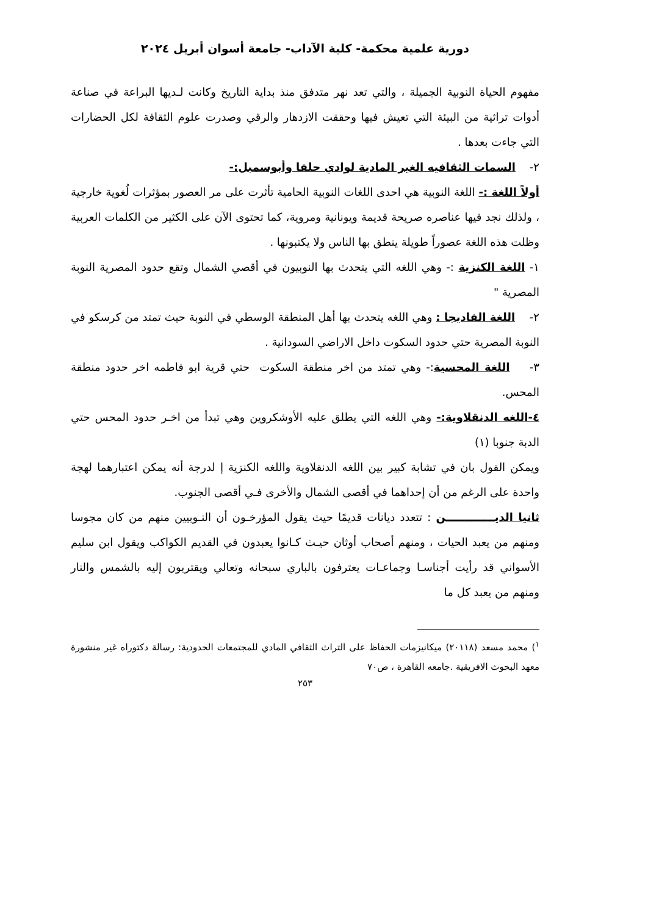دورية علمية محكمة- كلية الآداب- جامعة أسوان أبريل ٢٠٢٤
مفهوم الحياة النوبية الجميلة ، والتي تعد نهر متدفق منذ بداية التاريخ وكانت لـديها البراعة في صناعة أدوات تراثية من البيئة التي تعيش فيها وحققت الازدهار والرقي وصدرت علوم الثقافة لكل الحضارات التي جاءت بعدها .
٢- السمات الثقافيه الغير المادية لوادي حلفا وأبوسمبل:-
أولاً اللغة :- اللغة النوبية هي احدى اللغات النوبية الحامية تأثرت على مر العصور بمؤثرات لُغوية خارجية ، ولذلك نجد فيها عناصره صريحة قديمة ويونانية ومروية، كما تحتوى الآن على الكثير من الكلمات العربية وظلت هذه اللغة عصوراً طويلة ينطق بها الناس ولا يكتبونها .
١- اللغة الكنزية :- وهي اللغه التي يتحدث بها النوبيون في أقصي الشمال وتقع حدود المصرية النوبة المصرية "
٢- اللغة الفاديجا : وهي اللغه يتحدث بها أهل المنطقة الوسطي في النوبة حيث تمتد من كرسكو في النوبة المصرية حتي حدود السكوت داخل الاراضي السودانية .
٣- اللغة المحسية:- وهي تمتد من اخر منطقة السكوت حتي قرية ابو فاطمه اخر حدود منطقة المحس.
٤-اللغه الدنقلاوية:- وهي اللغه التي يطلق عليه الأوشكروين وهي تبدأ من اخـر حدود المحس حتي الدبة جنوبا (١)
ويمكن القول بان في تشابة كبير بين اللغه الدنقلاوية واللغه الكنزية إ لدرجة أنه يمكن اعتبارهما لهجة واحدة على الرغم من أن إحداهما في أقصى الشمال والأخرى فـي أقصى الجنوب.
ثانيا الديـــــــــــــن : تتعدد ديانات قديمًا حيث يقول المؤرخـون أن النـوبيين منهم من كان مجوسا ومنهم من يعبد الحيات ، ومنهم أصحاب أوثان حيـث كـانوا يعبدون في القديم الكواكب ويقول ابن سليم الأسواني قد رأيت أجناسـا وجماعـات يعترفون بالباري سبحانه وتعالي ويقتربون إليه بالشمس والنار ومنهم من يعبد كل ما
<sup>١</sup>) محمد مسعد (٢٠١١٨) ميكانيزمات الحفاظ على التراث الثقافي المادي للمجتمعات الحدودية: رسالة دكتوراه غير منشورة معهد البحوث الافريقية .جامعه القاهرة ، ص٧٠
٢٥٣